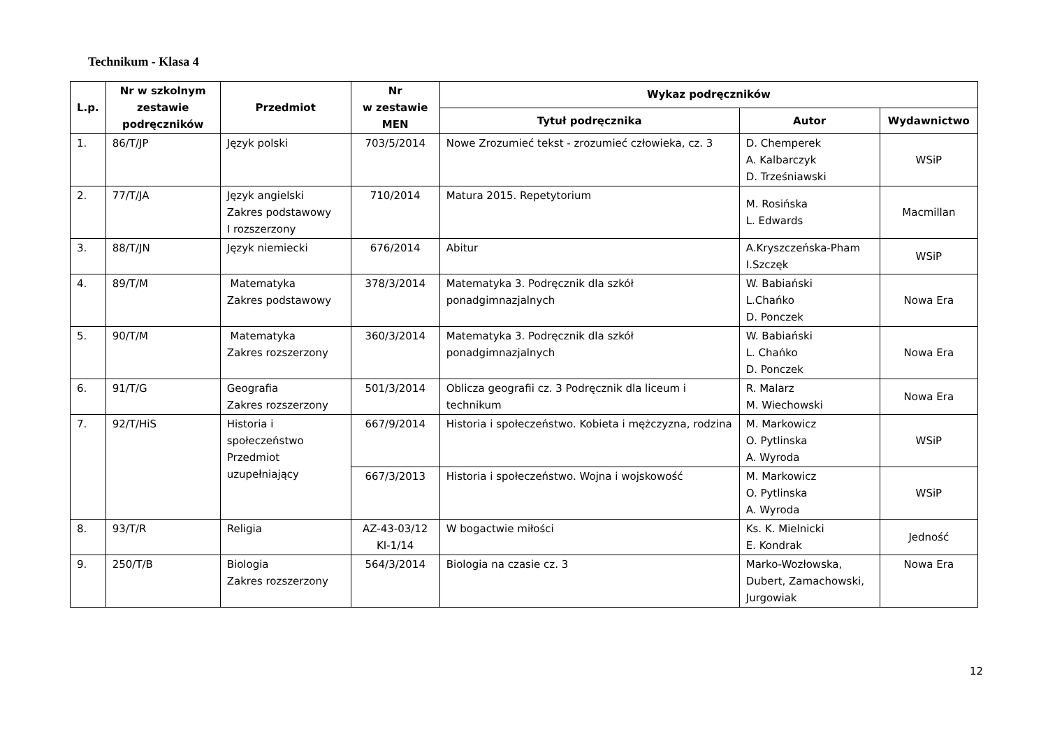Technikum - Klasa 4
| L.p. | Nr w szkolnym zestawie podręczników | Przedmiot | Nr w zestawie MEN | Wykaz podręczników | | |
| --- | --- | --- | --- | --- | --- | --- |
| | | | | Tytuł podręcznika | Autor | Wydawnictwo |
| 1. | 86/T/JP | Język polski | 703/5/2014 | Nowe Zrozumieć tekst - zrozumieć człowieka, cz. 3 | D. Chemperek A. Kalbarczyk D. Trześniawski | WSiP |
| 2. | 77/T/JA | Język angielski Zakres podstawowy I rozszerzony | 710/2014 | Matura 2015. Repetytorium | M. Rosińska L. Edwards | Macmillan |
| 3. | 88/T/JN | Język niemiecki | 676/2014 | Abitur | A.Kryszczeńska-Pham I.Szczęk | WSiP |
| 4. | 89/T/M | Matematyka Zakres podstawowy | 378/3/2014 | Matematyka 3. Podręcznik dla szkół ponadgimnazjalnych | W. Babiański L.Chańko D. Ponczek | Nowa Era |
| 5. | 90/T/M | Matematyka Zakres rozszerzony | 360/3/2014 | Matematyka 3. Podręcznik dla szkół ponadgimnazjalnych | W. Babiański L. Chańko D. Ponczek | Nowa Era |
| 6. | 91/T/G | Geografia Zakres rozszerzony | 501/3/2014 | Oblicza geografii cz. 3 Podręcznik dla liceum i technikum | R. Malarz M. Wiechowski | Nowa Era |
| 7. | 92/T/HiS | Historia i społeczeństwo Przedmiot uzupełniający | 667/9/2014 | Historia i społeczeństwo. Kobieta i mężczyzna, rodzina | M. Markowicz O. Pytlinska A. Wyroda | WSiP |
| | | | 667/3/2013 | Historia i społeczeństwo. Wojna i wojskowość | M. Markowicz O. Pytlinska A. Wyroda | WSiP |
| 8. | 93/T/R | Religia | AZ-43-03/12 KI-1/14 | W bogactwie miłości | Ks. K. Mielnicki E. Kondrak | Jedność |
| 9. | 250/T/B | Biologia Zakres rozszerzony | 564/3/2014 | Biologia na czasie cz. 3 | Marko-Wozłowska, Dubert, Zamachowski, Jurgowiak | Nowa Era |
12